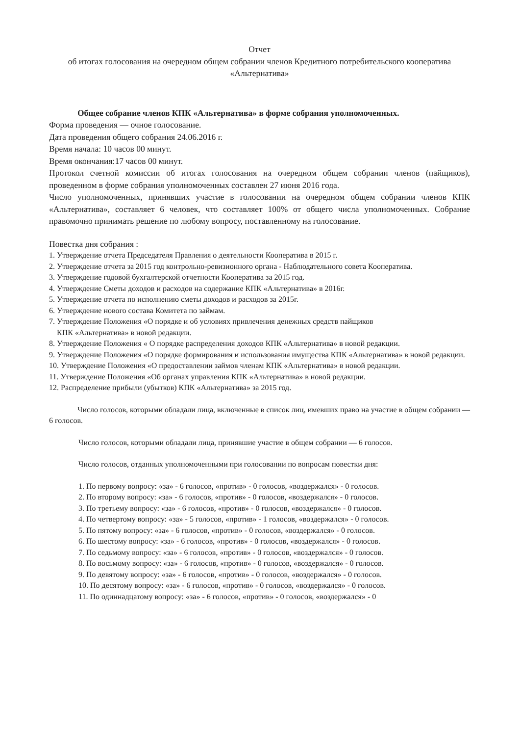Отчет
об итогах голосования на очередном общем собрании членов Кредитного потребительского кооператива «Альтернатива»
Общее собрание членов КПК «Альтернатива» в форме собрания уполномоченных.
Форма проведения — очное голосование.
Дата проведения общего собрания 24.06.2016 г.
Время начала: 10 часов 00 минут.
Время окончания:17 часов 00 минут.
Протокол счетной комиссии об итогах голосования на очередном общем собрании членов (пайщиков), проведенном в форме собрания уполномоченных составлен 27 июня 2016 года.
Число уполномоченных, принявших участие в голосовании на очередном общем собрании членов КПК «Альтернатива», составляет 6 человек, что составляет 100% от общего числа уполномоченных. Собрание правомочно принимать решение по любому вопросу, поставленному на голосование.
Повестка дня собрания :
1. Утверждение отчета Председателя Правления о деятельности Кооператива в 2015 г.
2. Утверждение отчета за 2015 год контрольно-ревизионного органа - Наблюдательного совета Кооператива.
3. Утверждение годовой бухгалтерской отчетности Кооператива за 2015 год.
4. Утверждение Сметы доходов и расходов на содержание КПК «Альтернатива» в 2016г.
5. Утверждение отчета по исполнению сметы доходов и расходов за 2015г.
6. Утверждение нового состава Комитета по займам.
7. Утверждение Положения «О порядке и об условиях привлечения денежных средств пайщиков
КПК «Альтернатива» в новой редакции.
8. Утверждение Положения « О порядке распределения доходов КПК «Альтернатива» в новой редакции.
9. Утверждение Положения «О порядке формирования и использования имущества КПК «Альтернатива» в новой редакции.
10. Утверждение Положения «О предоставлении займов членам КПК «Альтернатива» в новой редакции.
11. Утверждение Положения «Об органах управления КПК «Альтернатива» в новой редакции.
12. Распределение прибыли (убытков) КПК «Альтернатива» за 2015 год.
Число голосов, которыми обладали лица, включенные в список лиц, имевших право на участие в общем собрании — 6 голосов.
Число голосов, которыми обладали лица, принявшие участие в общем собрании — 6 голосов.
Число голосов, отданных уполномоченными при голосовании по вопросам повестки дня:
1. По первому вопросу: «за» - 6 голосов, «против» - 0 голосов, «воздержался» - 0 голосов.
2. По второму вопросу: «за» - 6 голосов, «против» - 0 голосов, «воздержался» - 0 голосов.
3. По третьему вопросу: «за» - 6 голосов, «против» - 0 голосов, «воздержался» - 0 голосов.
4. По четвертому вопросу: «за» - 5 голосов, «против» - 1 голосов, «воздержался» - 0 голосов.
5. По пятому вопросу: «за» - 6 голосов, «против» - 0 голосов, «воздержался» - 0 голосов.
6. По шестому вопросу: «за» - 6 голосов, «против» - 0 голосов, «воздержался» - 0 голосов.
7. По седьмому вопросу: «за» - 6 голосов, «против» - 0 голосов, «воздержался» - 0 голосов.
8. По восьмому вопросу: «за» - 6 голосов, «против» - 0 голосов, «воздержался» - 0 голосов.
9. По девятому вопросу: «за» - 6 голосов, «против» - 0 голосов, «воздержался» - 0 голосов.
10. По десятому вопросу: «за» - 6 голосов, «против» - 0 голосов, «воздержался» - 0 голосов.
11. По одиннадцатому вопросу: «за» - 6 голосов, «против» - 0 голосов, «воздержался» - 0